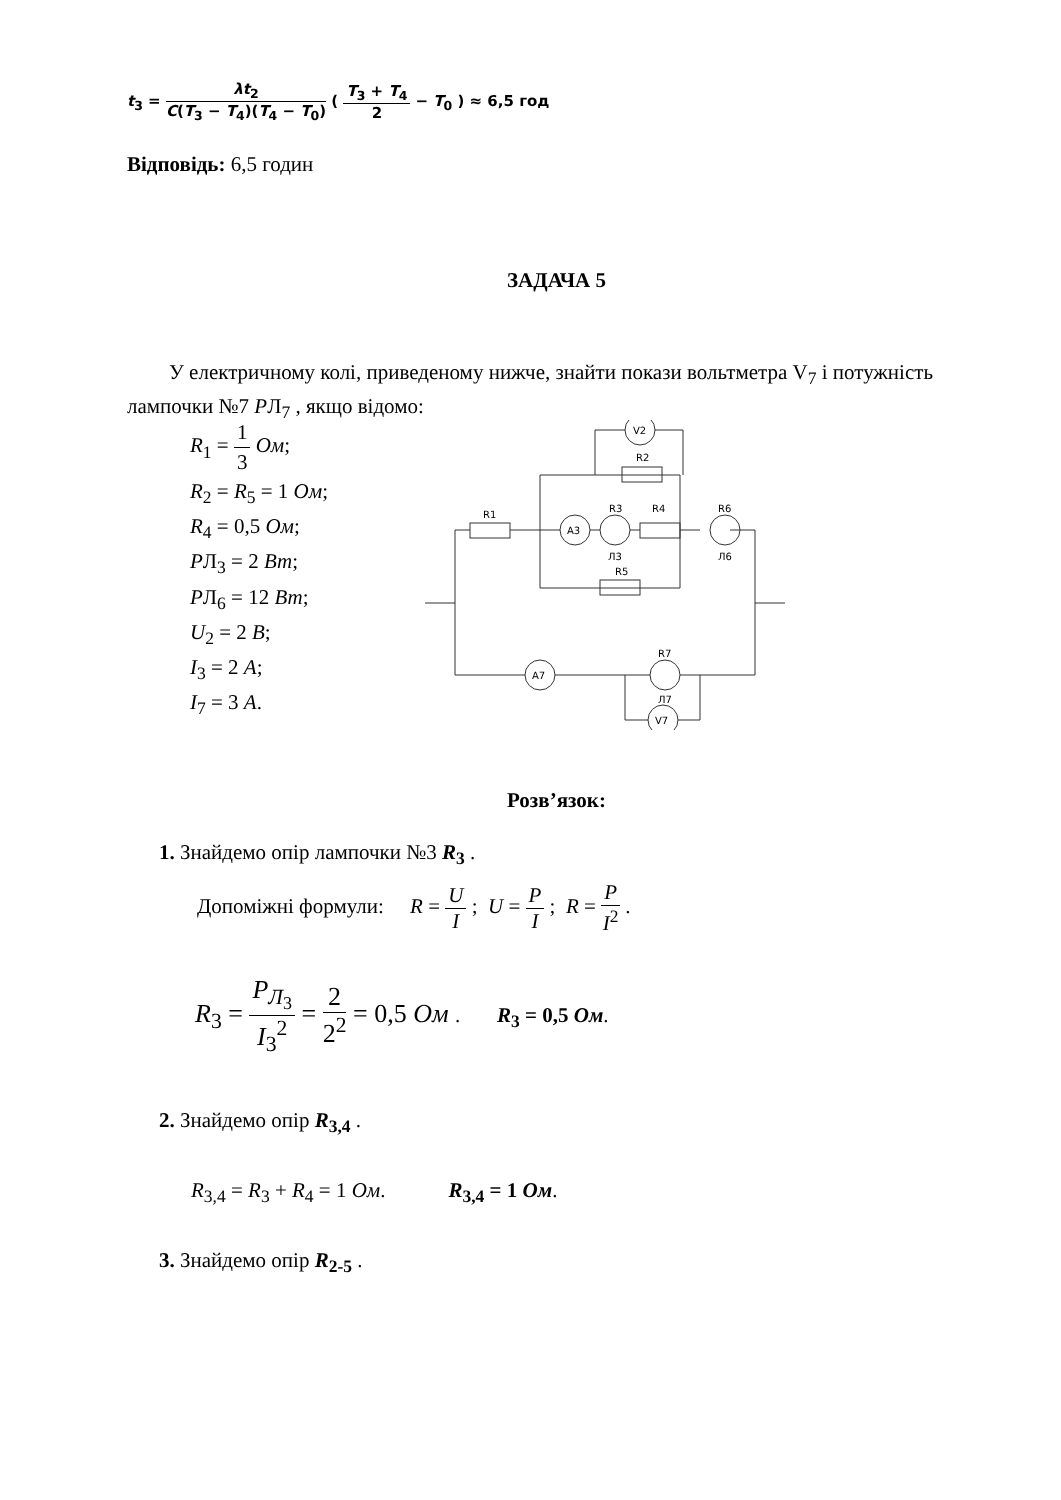t<sub>3</sub> = λt<sub>2</sub> C(T<sub>3</sub> − T<sub>4</sub>)(T<sub>4</sub> − T<sub>0</sub>) ( T<sub>3</sub> + T<sub>4</sub> 2 − T<sub>0</sub> ) ≈ 6,5 год
Відповідь: 6,5 годин
ЗАДАЧА 5
У електричному колі, приведеному нижче, знайти покази вольтметра V<sub>7</sub> і потужність лампочки №7 PЛ<sub>7</sub> , якщо відомо:
R<sub>1</sub> = 1 3 Ом;
R<sub>2</sub> = R<sub>5</sub> = 1 Ом;
R<sub>4</sub> = 0,5 Ом;
PЛ<sub>3</sub> = 2 Вт;
PЛ<sub>6</sub> = 12 Вт;
U<sub>2</sub> = 2 В;
I<sub>3</sub> = 2 А;
I<sub>7</sub> = 3 А.
V2
R2
R1
A3
R3
R4
R6
Л3
Л6
R5
R7
A7
Л7
V7
Розв’язок:
1. Знайдемо опір лампочки №3 R<sub>3</sub> .
Допоміжні формули: R = U I ; U = P I ; R = P I<sup>2</sup> .
R<sub>3</sub> = P<sub>Л<sub>3</sub></sub> I<sub>3</sub><sup>2</sup> = 2 2<sup>2</sup> = 0,5 Ом . R<sub>3</sub> = 0,5 Ом.
2. Знайдемо опір R<sub>3,4</sub> .
R<sub>3,4</sub> = R<sub>3</sub> + R<sub>4</sub> = 1 Ом. R<sub>3,4</sub> = 1 Ом.
3. Знайдемо опір R<sub>2-5</sub> .